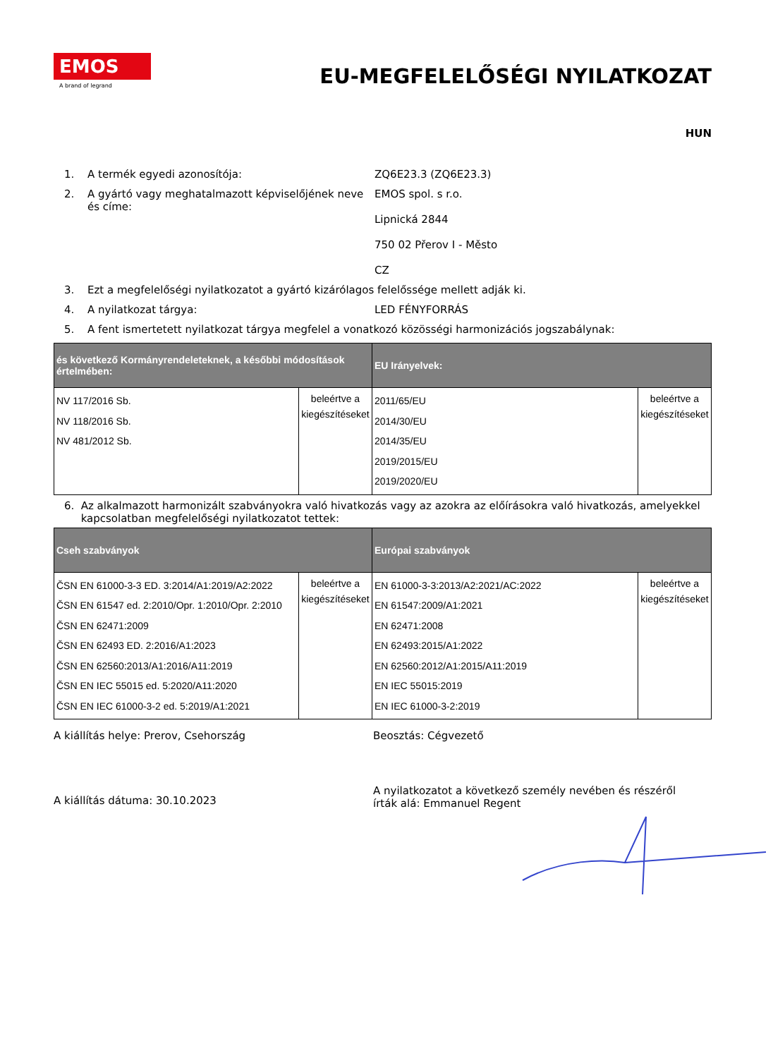EMOS
A brand of legrand
EU-MEGFELELŐSÉGI NYILATKOZAT
HUN
1. A termék egyedi azonosítója: ZQ6E23.3 (ZQ6E23.3)
2. A gyártó vagy meghatalmazott képviselőjének neve és címe:
EMOS spol. s r.o.
Lipnická 2844
750 02 Přerov I - Město
CZ
3. Ezt a megfelelőségi nyilatkozatot a gyártó kizárólagos felelőssége mellett adják ki.
4. A nyilatkozat tárgya: LED FÉNYFORRÁS
5. A fent ismertetett nyilatkozat tárgya megfelel a vonatkozó közösségi harmonizációs jogszabálynak:
| és következő Kormányrendeleteknek, a későbbi módosítások értelmében: | | EU Irányelvek: | |
| --- | --- | --- | --- |
| NV 117/2016 Sb. NV 118/2016 Sb. NV 481/2012 Sb. | beleértve a kiegészítéseket | 2011/65/EU 2014/30/EU 2014/35/EU 2019/2015/EU 2019/2020/EU | beleértve a kiegészítéseket |
6. Az alkalmazott harmonizált szabványokra való hivatkozás vagy az azokra az előírásokra való hivatkozás, amelyekkel kapcsolatban megfelelőségi nyilatkozatot tettek:
| Cseh szabványok | | Európai szabványok | |
| --- | --- | --- | --- |
| ČSN EN 61000-3-3 ED. 3:2014/A1:2019/A2:2022 ČSN EN 61547 ed. 2:2010/Opr. 1:2010/Opr. 2:2010 ČSN EN 62471:2009 ČSN EN 62493 ED. 2:2016/A1:2023 ČSN EN 62560:2013/A1:2016/A11:2019 ČSN EN IEC 55015 ed. 5:2020/A11:2020 ČSN EN IEC 61000-3-2 ed. 5:2019/A1:2021 | beleértve a kiegészítéseket | EN 61000-3-3:2013/A2:2021/AC:2022 EN 61547:2009/A1:2021 EN 62471:2008 EN 62493:2015/A1:2022 EN 62560:2012/A1:2015/A11:2019 EN IEC 55015:2019 EN IEC 61000-3-2:2019 | beleértve a kiegészítéseket |
A kiállítás helye: Prerov, Csehország Beosztás: Cégvezető
A kiállítás dátuma: 30.10.2023
A nyilatkozatot a következő személy nevében és részéről írták alá: Emmanuel Regent